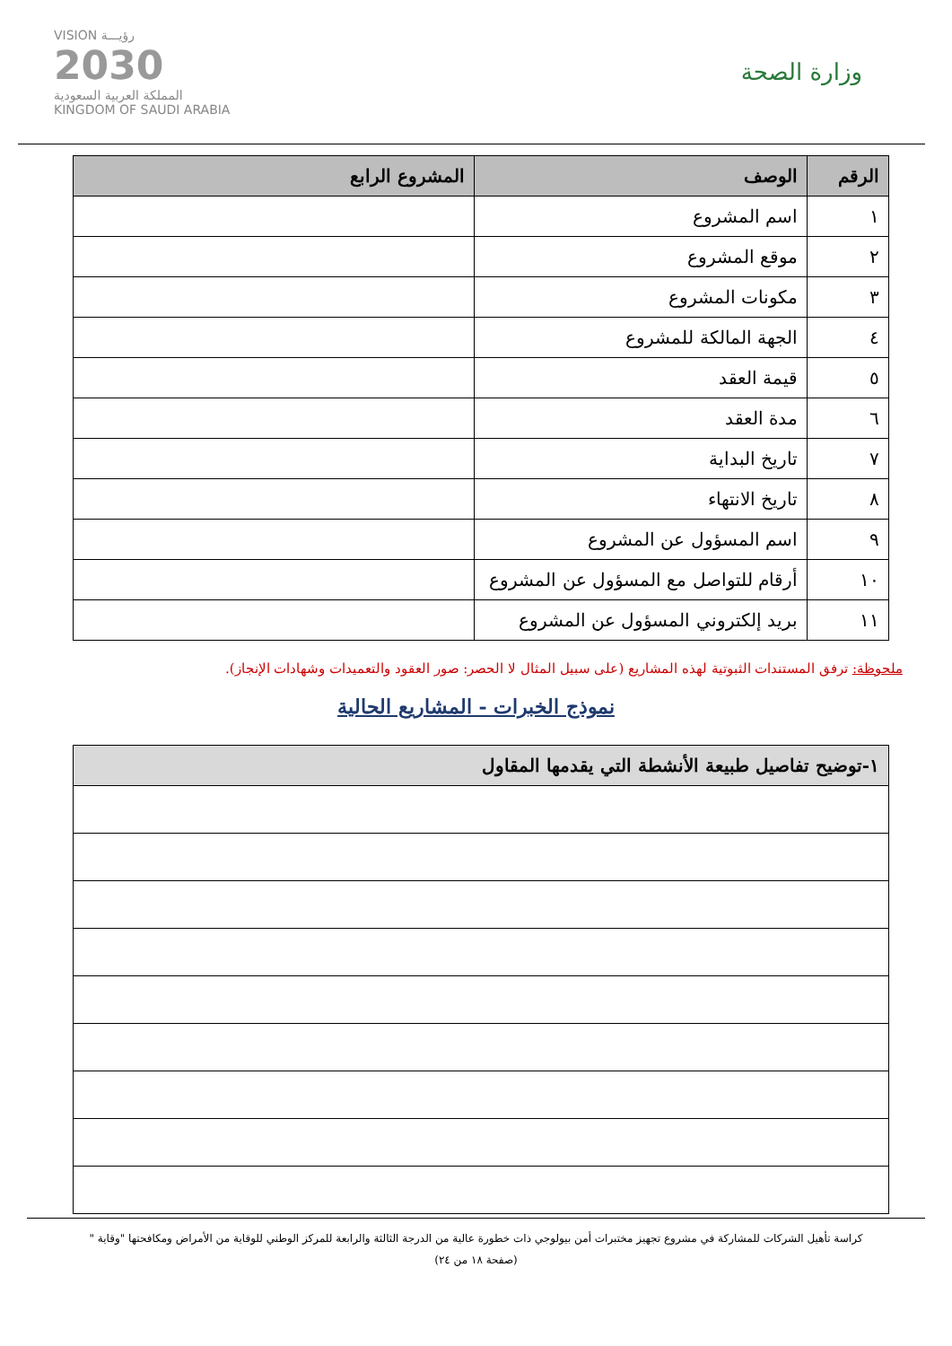وزارة الصحة
VISION رؤيـــة
2030
المملكة العربية السعودية
KINGDOM OF SAUDI ARABIA
| الرقم | الوصف | المشروع الرابع |
| --- | --- | --- |
| ١ | اسم المشروع | |
| ٢ | موقع المشروع | |
| ٣ | مكونات المشروع | |
| ٤ | الجهة المالكة للمشروع | |
| ٥ | قيمة العقد | |
| ٦ | مدة العقد | |
| ٧ | تاريخ البداية | |
| ٨ | تاريخ الانتهاء | |
| ٩ | اسم المسؤول عن المشروع | |
| ١٠ | أرقام للتواصل مع المسؤول عن المشروع | |
| ١١ | بريد إلكتروني المسؤول عن المشروع | |
ملحوظة: ترفق المستندات الثبوتية لهذه المشاريع (على سبيل المثال لا الحصر: صور العقود والتعميدات وشهادات الإنجاز).
نموذج الخبرات - المشاريع الحالية
| ١-توضيح تفاصيل طبيعة الأنشطة التي يقدمها المقاول |
| --- |
كراسة تأهيل الشركات للمشاركة في مشروع تجهيز مختبرات أمن بيولوجي ذات خطورة عالية من الدرجة الثالثة والرابعة للمركز الوطني للوقاية من الأمراض ومكافحتها "وقاية "
(صفحة ١٨ من ٢٤)